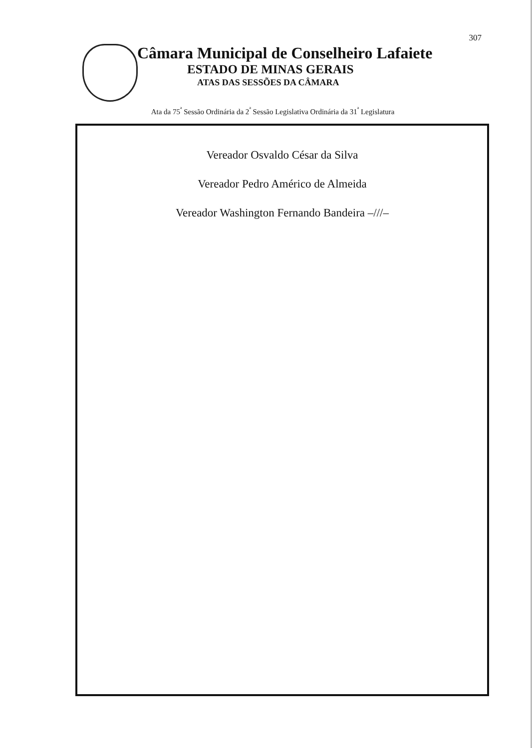307
Câmara Municipal de Conselheiro Lafaiete
ESTADO DE MINAS GERAIS
ATAS DAS SESSÕES DA CÂMARA
Ata da 75<sup>ª</sup> Sessão Ordinária da 2<sup>ª</sup> Sessão Legislativa Ordinária da 31<sup>ª</sup> Legislatura
Vereador Osvaldo César da Silva
Vereador Pedro Américo de Almeida
Vereador Washington Fernando Bandeira –///–